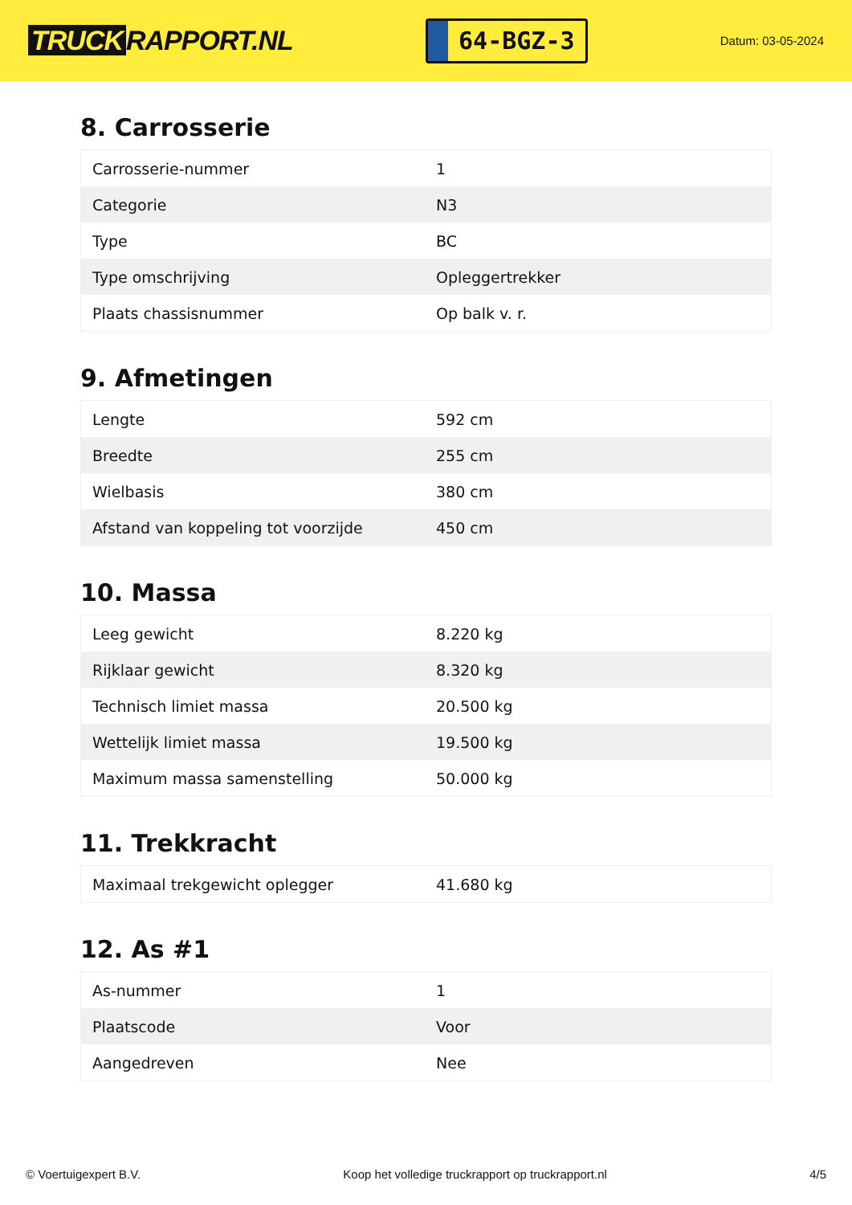TRUCK RAPPORT.NL
64-BGZ-3
Datum: 03-05-2024
8. Carrosserie
| Carrosserie-nummer | 1 |
| Categorie | N3 |
| Type | BC |
| Type omschrijving | Opleggertrekker |
| Plaats chassisnummer | Op balk v. r. |
9. Afmetingen
| Lengte | 592 cm |
| Breedte | 255 cm |
| Wielbasis | 380 cm |
| Afstand van koppeling tot voorzijde | 450 cm |
10. Massa
| Leeg gewicht | 8.220 kg |
| Rijklaar gewicht | 8.320 kg |
| Technisch limiet massa | 20.500 kg |
| Wettelijk limiet massa | 19.500 kg |
| Maximum massa samenstelling | 50.000 kg |
11. Trekkracht
| Maximaal trekgewicht oplegger | 41.680 kg |
12. As #1
| As-nummer | 1 |
| Plaatscode | Voor |
| Aangedreven | Nee |
© Voertuigexpert B.V. Koop het volledige truckrapport op truckrapport.nl 4/5